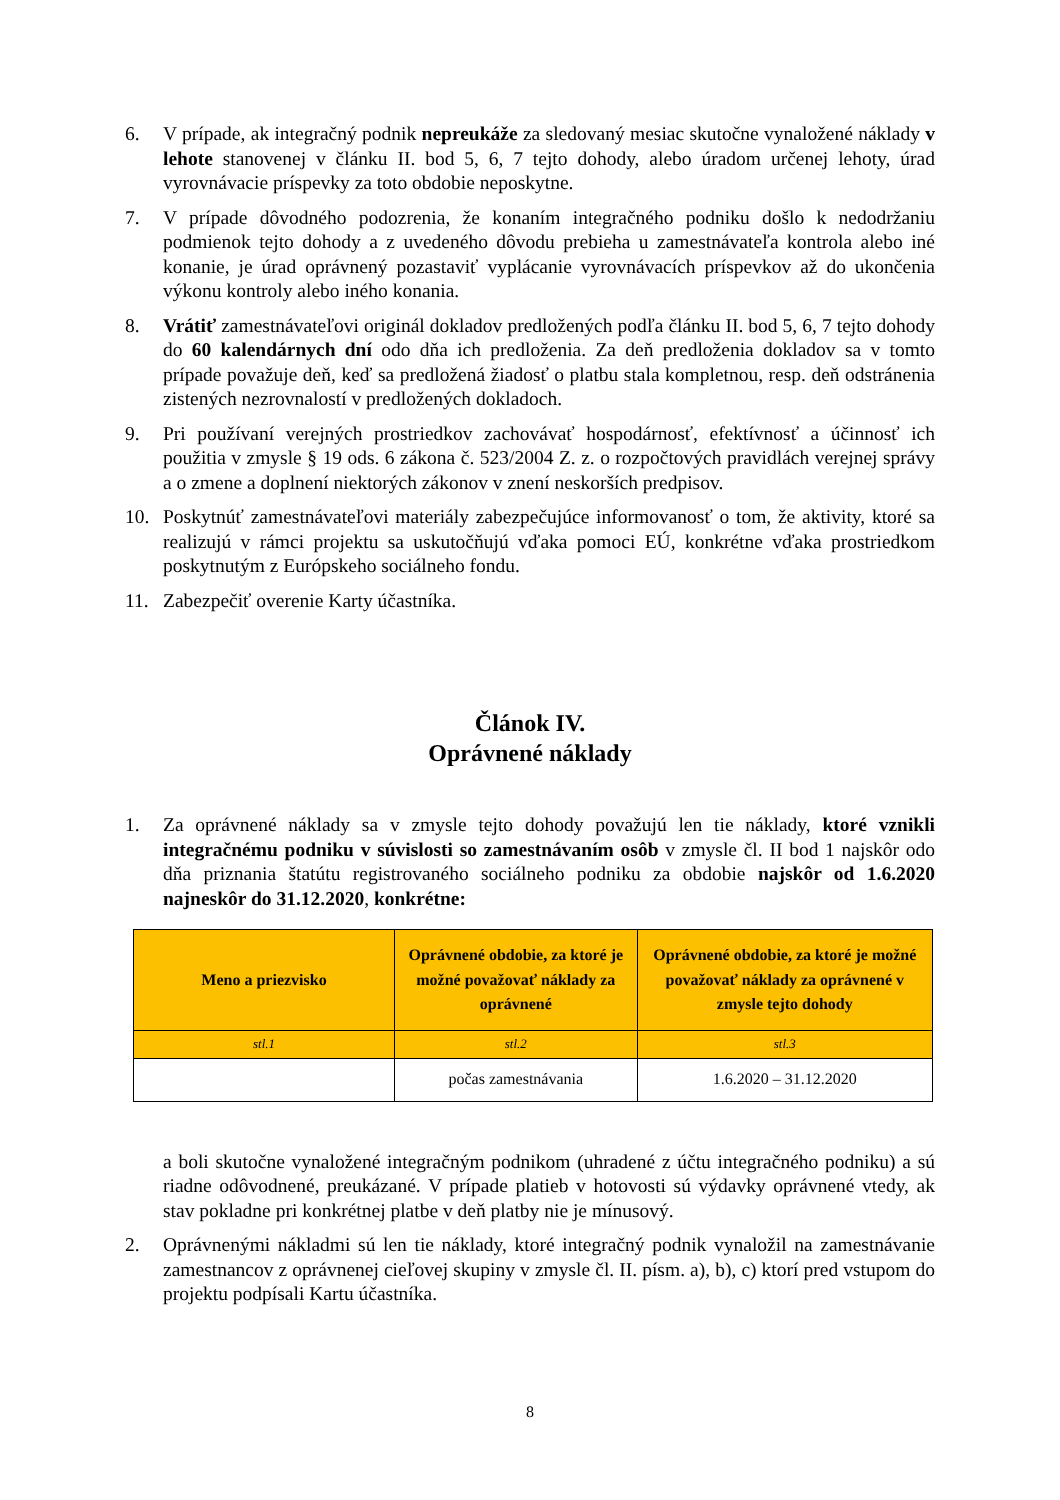6. V prípade, ak integračný podnik nepreukáže za sledovaný mesiac skutočne vynaložené náklady v lehote stanovenej v článku II. bod 5, 6, 7 tejto dohody, alebo úradom určenej lehoty, úrad vyrovnávacie príspevky za toto obdobie neposkytne.
7. V prípade dôvodného podozrenia, že konaním integračného podniku došlo k nedodržaniu podmienok tejto dohody a z uvedeného dôvodu prebieha u zamestnávateľa kontrola alebo iné konanie, je úrad oprávnený pozastaviť vyplácanie vyrovnávacích príspevkov až do ukončenia výkonu kontroly alebo iného konania.
8. Vrátiť zamestnávateľovi originál dokladov predložených podľa článku II. bod 5, 6, 7 tejto dohody do 60 kalendárnych dní odo dňa ich predloženia. Za deň predloženia dokladov sa v tomto prípade považuje deň, keď sa predložená žiadosť o platbu stala kompletnou, resp. deň odstránenia zistených nezrovnalostí v predložených dokladoch.
9. Pri používaní verejných prostriedkov zachovávať hospodárnosť, efektívnosť a účinnosť ich použitia v zmysle § 19 ods. 6 zákona č. 523/2004 Z. z. o rozpočtových pravidlách verejnej správy a o zmene a doplnení niektorých zákonov v znení neskorších predpisov.
10. Poskytnúť zamestnávateľovi materiály zabezpečujúce informovanosť o tom, že aktivity, ktoré sa realizujú v rámci projektu sa uskutočňujú vďaka pomoci EÚ, konkrétne vďaka prostriedkom poskytnutým z Európskeho sociálneho fondu.
11. Zabezpečiť overenie Karty účastníka.
Článok IV.
Oprávnené náklady
1. Za oprávnené náklady sa v zmysle tejto dohody považujú len tie náklady, ktoré vznikli integračnému podniku v súvislosti so zamestnávaním osôb v zmysle čl. II bod 1 najskôr odo dňa priznania štatútu registrovaného sociálneho podniku za obdobie najskôr od 1.6.2020 najneskôr do 31.12.2020, konkrétne:
| Meno a priezvisko | Oprávnené obdobie, za ktoré je možné považovať náklady za oprávnené | Oprávnené obdobie, za ktoré je možné považovať náklady za oprávnené v zmysle tejto dohody |
| --- | --- | --- |
| stl.1 | stl.2 | stl.3 |
| | počas zamestnávania | 1.6.2020 – 31.12.2020 |
a boli skutočne vynaložené integračným podnikom (uhradené z účtu integračného podniku) a sú riadne odôvodnené, preukázané. V prípade platieb v hotovosti sú výdavky oprávnené vtedy, ak stav pokladne pri konkrétnej platbe v deň platby nie je mínusový.
2. Oprávnenými nákladmi sú len tie náklady, ktoré integračný podnik vynaložil na zamestnávanie zamestnancov z oprávnenej cieľovej skupiny v zmysle čl. II. písm. a), b), c) ktorí pred vstupom do projektu podpísali Kartu účastníka.
8